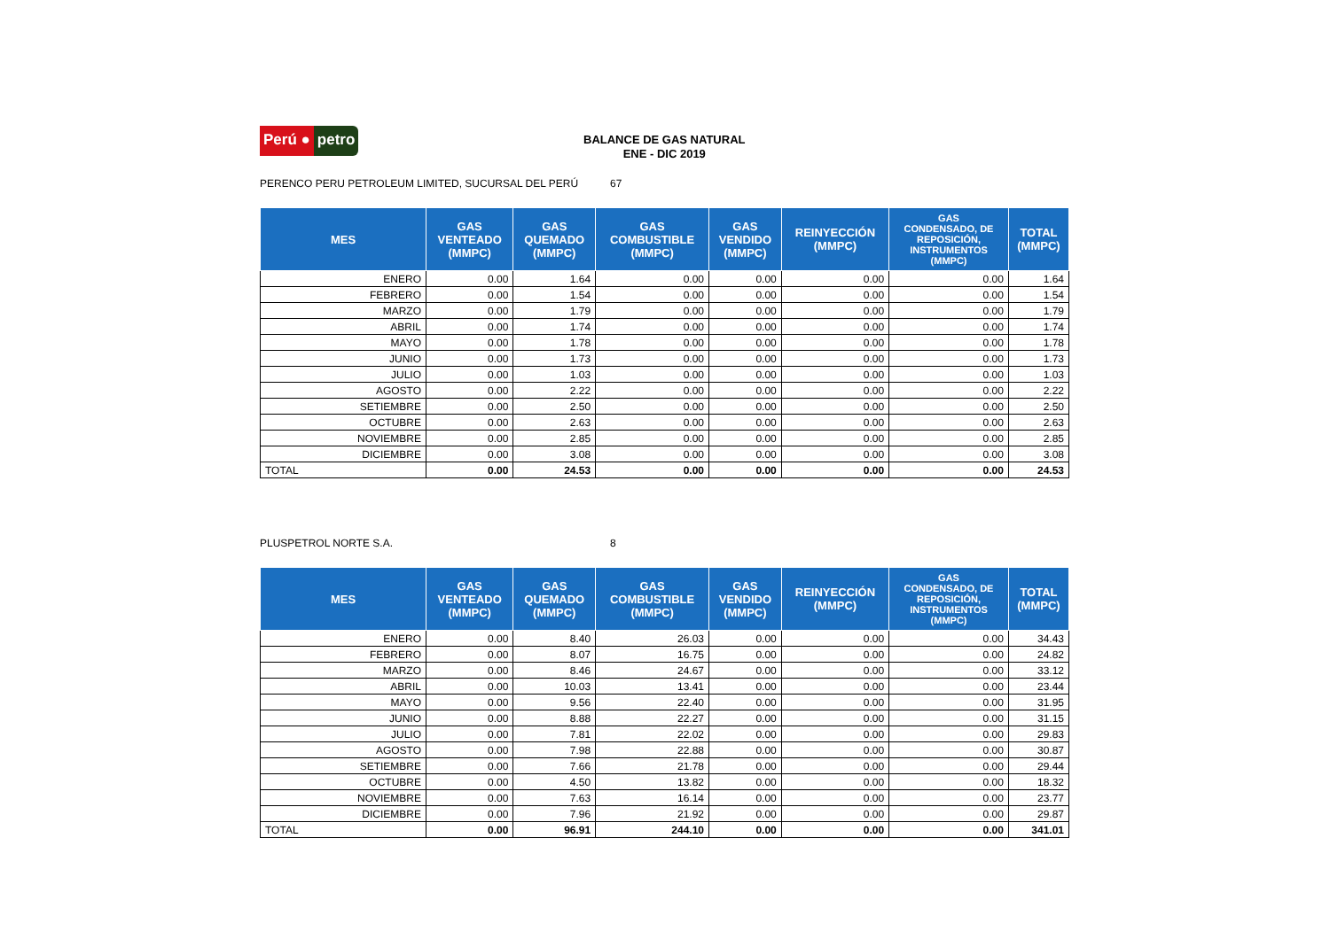Perú ● petro
BALANCE DE GAS NATURAL
ENE - DIC 2019
PERENCO PERU PETROLEUM LIMITED, SUCURSAL DEL PERÚ 67
| MES | GAS VENTEADO (MMPC) | GAS QUEMADO (MMPC) | GAS COMBUSTIBLE (MMPC) | GAS VENDIDO (MMPC) | REINYECCIÓN (MMPC) | GAS CONDENSADO, DE REPOSICIÓN, INSTRUMENTOS (MMPC) | TOTAL (MMPC) |
| --- | --- | --- | --- | --- | --- | --- | --- |
| ENERO | 0.00 | 1.64 | 0.00 | 0.00 | 0.00 | 0.00 | 1.64 |
| FEBRERO | 0.00 | 1.54 | 0.00 | 0.00 | 0.00 | 0.00 | 1.54 |
| MARZO | 0.00 | 1.79 | 0.00 | 0.00 | 0.00 | 0.00 | 1.79 |
| ABRIL | 0.00 | 1.74 | 0.00 | 0.00 | 0.00 | 0.00 | 1.74 |
| MAYO | 0.00 | 1.78 | 0.00 | 0.00 | 0.00 | 0.00 | 1.78 |
| JUNIO | 0.00 | 1.73 | 0.00 | 0.00 | 0.00 | 0.00 | 1.73 |
| JULIO | 0.00 | 1.03 | 0.00 | 0.00 | 0.00 | 0.00 | 1.03 |
| AGOSTO | 0.00 | 2.22 | 0.00 | 0.00 | 0.00 | 0.00 | 2.22 |
| SETIEMBRE | 0.00 | 2.50 | 0.00 | 0.00 | 0.00 | 0.00 | 2.50 |
| OCTUBRE | 0.00 | 2.63 | 0.00 | 0.00 | 0.00 | 0.00 | 2.63 |
| NOVIEMBRE | 0.00 | 2.85 | 0.00 | 0.00 | 0.00 | 0.00 | 2.85 |
| DICIEMBRE | 0.00 | 3.08 | 0.00 | 0.00 | 0.00 | 0.00 | 3.08 |
| TOTAL | 0.00 | 24.53 | 0.00 | 0.00 | 0.00 | 0.00 | 24.53 |
PLUSPETROL NORTE S.A. 8
| MES | GAS VENTEADO (MMPC) | GAS QUEMADO (MMPC) | GAS COMBUSTIBLE (MMPC) | GAS VENDIDO (MMPC) | REINYECCIÓN (MMPC) | GAS CONDENSADO, DE REPOSICIÓN, INSTRUMENTOS (MMPC) | TOTAL (MMPC) |
| --- | --- | --- | --- | --- | --- | --- | --- |
| ENERO | 0.00 | 8.40 | 26.03 | 0.00 | 0.00 | 0.00 | 34.43 |
| FEBRERO | 0.00 | 8.07 | 16.75 | 0.00 | 0.00 | 0.00 | 24.82 |
| MARZO | 0.00 | 8.46 | 24.67 | 0.00 | 0.00 | 0.00 | 33.12 |
| ABRIL | 0.00 | 10.03 | 13.41 | 0.00 | 0.00 | 0.00 | 23.44 |
| MAYO | 0.00 | 9.56 | 22.40 | 0.00 | 0.00 | 0.00 | 31.95 |
| JUNIO | 0.00 | 8.88 | 22.27 | 0.00 | 0.00 | 0.00 | 31.15 |
| JULIO | 0.00 | 7.81 | 22.02 | 0.00 | 0.00 | 0.00 | 29.83 |
| AGOSTO | 0.00 | 7.98 | 22.88 | 0.00 | 0.00 | 0.00 | 30.87 |
| SETIEMBRE | 0.00 | 7.66 | 21.78 | 0.00 | 0.00 | 0.00 | 29.44 |
| OCTUBRE | 0.00 | 4.50 | 13.82 | 0.00 | 0.00 | 0.00 | 18.32 |
| NOVIEMBRE | 0.00 | 7.63 | 16.14 | 0.00 | 0.00 | 0.00 | 23.77 |
| DICIEMBRE | 0.00 | 7.96 | 21.92 | 0.00 | 0.00 | 0.00 | 29.87 |
| TOTAL | 0.00 | 96.91 | 244.10 | 0.00 | 0.00 | 0.00 | 341.01 |